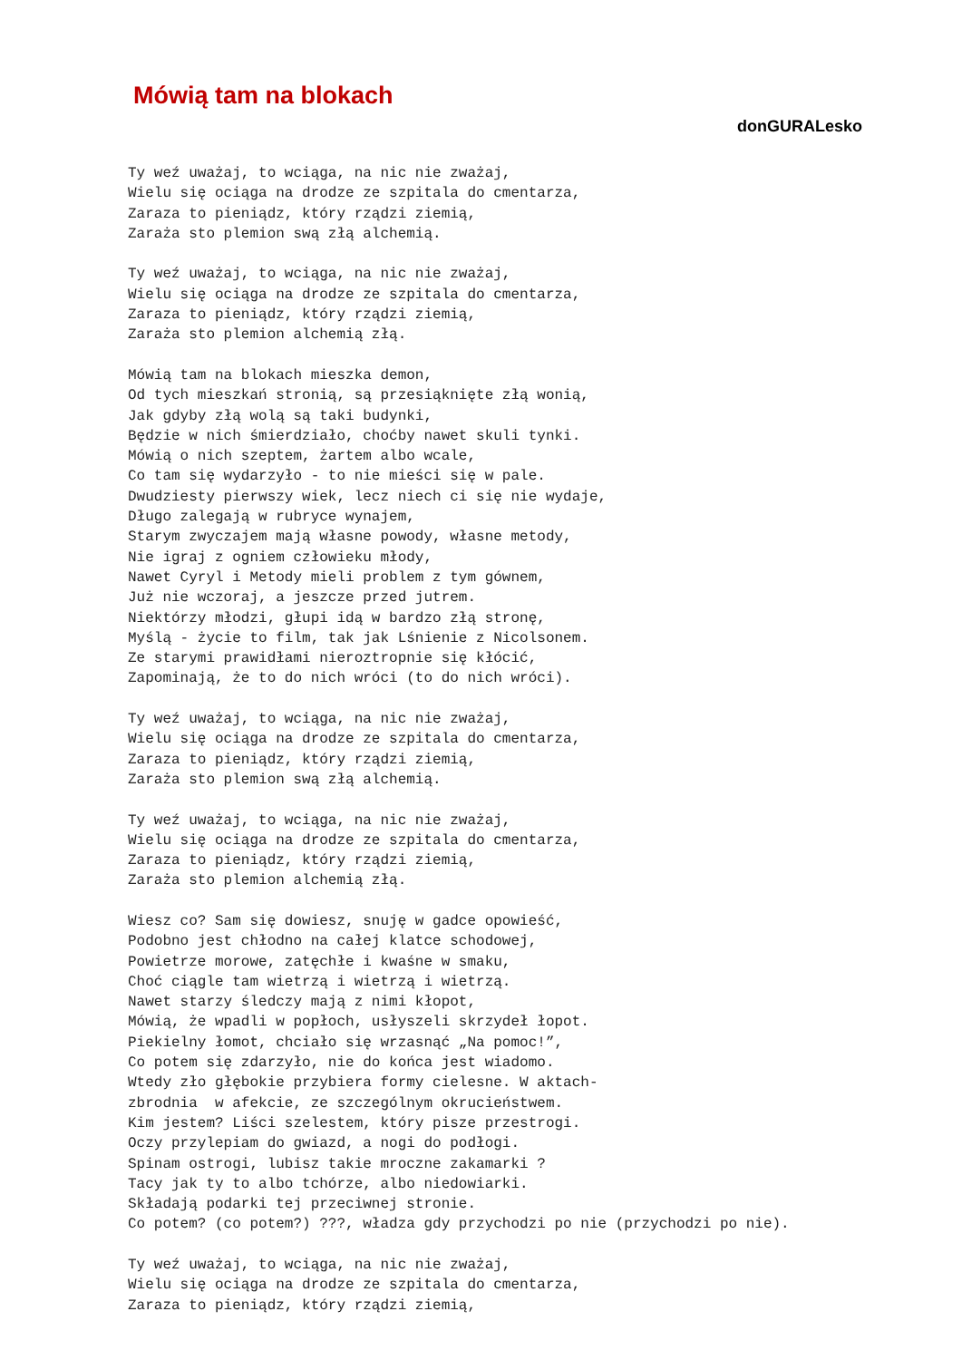Mówią tam na blokach
donGURALesko
Ty weź uważaj, to wciąga, na nic nie zważaj,
Wielu się ociąga na drodze ze szpitala do cmentarza,
Zaraza to pieniądz, który rządzi ziemią,
Zaraża sto plemion swą złą alchemią.

Ty weź uważaj, to wciąga, na nic nie zważaj,
Wielu się ociąga na drodze ze szpitala do cmentarza,
Zaraza to pieniądz, który rządzi ziemią,
Zaraża sto plemion alchemią złą.

Mówią tam na blokach mieszka demon,
Od tych mieszkań stronią, są przesiąknięte złą wonią,
Jak gdyby złą wolą są taki budynki,
Będzie w nich śmierdziało, choćby nawet skuli tynki.
Mówią o nich szeptem, żartem albo wcale,
Co tam się wydarzyło - to nie mieści się w pale.
Dwudziesty pierwszy wiek, lecz niech ci się nie wydaje,
Długo zalegają w rubryce wynajem,
Starym zwyczajem mają własne powody, własne metody,
Nie igraj z ogniem człowieku młody,
Nawet Cyryl i Metody mieli problem z tym gównem,
Już nie wczoraj, a jeszcze przed jutrem.
Niektórzy młodzi, głupi idą w bardzo złą stronę,
Myślą - życie to film, tak jak Lśnienie z Nicolsonem.
Ze starymi prawidłami nieroztropnie się kłócić,
Zapominają, że to do nich wróci (to do nich wróci).

Ty weź uważaj, to wciąga, na nic nie zważaj,
Wielu się ociąga na drodze ze szpitala do cmentarza,
Zaraza to pieniądz, który rządzi ziemią,
Zaraża sto plemion swą złą alchemią.

Ty weź uważaj, to wciąga, na nic nie zważaj,
Wielu się ociąga na drodze ze szpitala do cmentarza,
Zaraza to pieniądz, który rządzi ziemią,
Zaraża sto plemion alchemią złą.

Wiesz co? Sam się dowiesz, snuję w gadce opowieść,
Podobno jest chłodno na całej klatce schodowej,
Powietrze morowe, zatęchłe i kwaśne w smaku,
Choć ciągle tam wietrzą i wietrzą i wietrzą.
Nawet starzy śledczy mają z nimi kłopot,
Mówią, że wpadli w popłoch, usłyszeli skrzydeł łopot.
Piekielny łomot, chciało się wrzasnąć „Na pomoc!”,
Co potem się zdarzyło, nie do końca jest wiadomo.
Wtedy zło głębokie przybiera formy cielesne. W aktach-
zbrodnia  w afekcie, ze szczególnym okrucieństwem.
Kim jestem? Liści szelestem, który pisze przestrogi.
Oczy przylepiam do gwiazd, a nogi do podłogi.
Spinam ostrogi, lubisz takie mroczne zakamarki ?
Tacy jak ty to albo tchórze, albo niedowiarki.
Składają podarki tej przeciwnej stronie.
Co potem? (co potem?) ???, władza gdy przychodzi po nie (przychodzi po nie).

Ty weź uważaj, to wciąga, na nic nie zważaj,
Wielu się ociąga na drodze ze szpitala do cmentarza,
Zaraza to pieniądz, który rządzi ziemią,